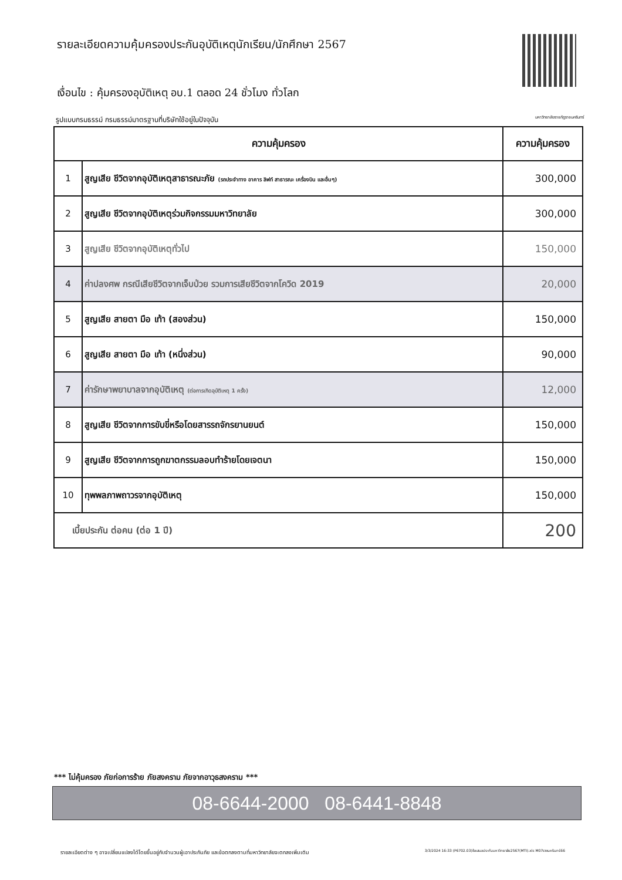รายละเอียดความคุ้มครองประกันอุบัติเหตุนักเรียน/นักศึกษา 2567
เงื่อนไข : คุ้มครองอุบัติเหตุ อบ.1 ตลอด 24 ชั่วโมง ทั่วโลก
รูปแบบกรมธรรม์ กรมธรรม์มาตรฐานที่บริษัทใช้อยู่ในปัจจุบัน มหาวิทยาลัยราชภัฏราชนครินทร์
| ความคุ้มครอง | | ความคุ้มครอง |
| --- | --- | --- |
| 1 | สูญเสีย ชีวิตจากอุบัติเหตุสาธารณะภัย (รถประจำทาง อาคาร ลิฟท์ สาธารณะ เครื่องบิน และอื่นๆ) | 300,000 |
| 2 | สูญเสีย ชีวิตจากอุบัติเหตุร่วมกิจกรรมมหาวิทยาลัย | 300,000 |
| 3 | สูญเสีย ชีวิตจากอุบัติเหตุทั่วไป | 150,000 |
| 4 | ค่าปลงศพ กรณีเสียชีวิตจากเจ็บป่วย รวมการเสียชีวิตจากโควิด 2019 | 20,000 |
| 5 | สูญเสีย สายตา มือ เท้า (สองส่วน) | 150,000 |
| 6 | สูญเสีย สายตา มือ เท้า (หนึ่งส่วน) | 90,000 |
| 7 | ค่ารักษาพยาบาลจากอุบัติเหตุ (ต่อการเกิดอุบัติเหตุ 1 ครั้ง) | 12,000 |
| 8 | สูญเสีย ชีวิตจากการขับขี่หรือโดยสารรถจักรยานยนต์ | 150,000 |
| 9 | สูญเสีย ชีวิตจากการถูกฆาตกรรมลอบทำร้ายโดยเจตนา | 150,000 |
| 10 | ทุพพลภาพถาวรจากอุบัติเหตุ | 150,000 |
| เบี้ยประกัน ต่อคน (ต่อ 1 ปี) | | 200 |
*** ไม่คุ้มครอง ภัยก่อการร้าย ภัยสงคราม ภัยจากอาวุธสงคราม ***
08-6644-2000 08-6441-8848
รายละเอียดต่าง ๆ อาจเปลี่ยนแปลงได้โดยขึ้นอยู่กับจำนวนผู้เอาประกันภัย และข้อตกลงตามที่มหาวิทยาลัยจะตกลงเพิ่มเติม 3/3/2024 16:33 (P6702.03)ข้อเสนอประกันมหาวิทยาลัย2567(MTI).xls M07ราชนครินทร์66